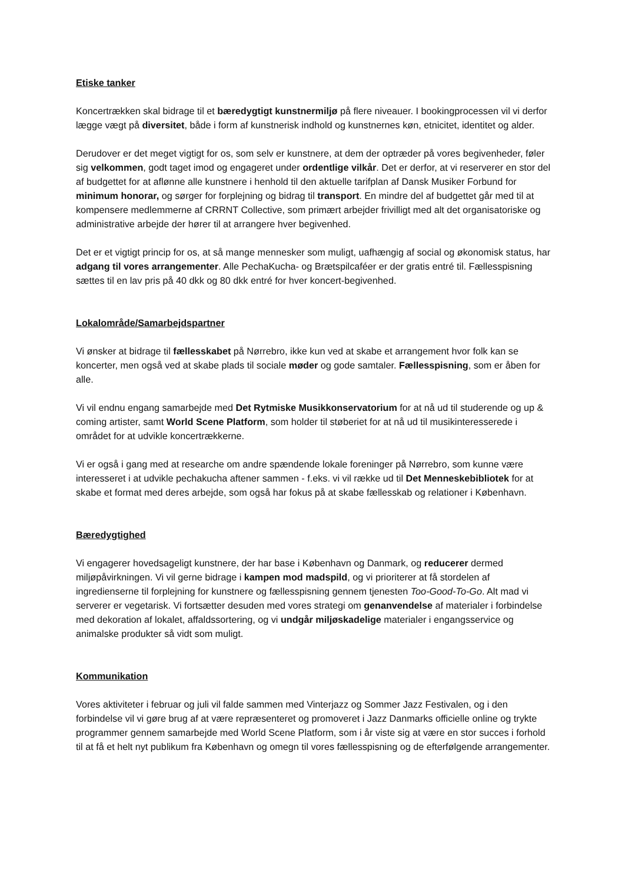Etiske tanker
Koncertrækken skal bidrage til et bæredygtigt kunstnermiljø på flere niveauer. I bookingprocessen vil vi derfor lægge vægt på diversitet, både i form af kunstnerisk indhold og kunstnernes køn, etnicitet, identitet og alder.
Derudover er det meget vigtigt for os, som selv er kunstnere, at dem der optræder på vores begivenheder, føler sig velkommen, godt taget imod og engageret under ordentlige vilkår. Det er derfor, at vi reserverer en stor del af budgettet for at aflønne alle kunstnere i henhold til den aktuelle tarifplan af Dansk Musiker Forbund for minimum honorar, og sørger for forplejning og bidrag til transport. En mindre del af budgettet går med til at kompensere medlemmerne af CRRNT Collective, som primært arbejder frivilligt med alt det organisatoriske og administrative arbejde der hører til at arrangere hver begivenhed.
Det er et vigtigt princip for os, at så mange mennesker som muligt, uafhængig af social og økonomisk status, har adgang til vores arrangementer. Alle PechaKucha- og Brætspilcaféer er der gratis entré til. Fællesspisning sættes til en lav pris på 40 dkk og 80 dkk entré for hver koncert-begivenhed.
Lokalområde/Samarbejdspartner
Vi ønsker at bidrage til fællesskabet på Nørrebro, ikke kun ved at skabe et arrangement hvor folk kan se koncerter, men også ved at skabe plads til sociale møder og gode samtaler. Fællesspisning, som er åben for alle.
Vi vil endnu engang samarbejde med Det Rytmiske Musikkonservatorium for at nå ud til studerende og up & coming artister, samt World Scene Platform, som holder til støberiet for at nå ud til musikinteresserede i området for at udvikle koncertrækkerne.
Vi er også i gang med at researche om andre spændende lokale foreninger på Nørrebro, som kunne være interesseret i at udvikle pechakucha aftener sammen - f.eks. vi vil række ud til Det Menneskebibliotek for at skabe et format med deres arbejde, som også har fokus på at skabe fællesskab og relationer i København.
Bæredygtighed
Vi engagerer hovedsageligt kunstnere, der har base i København og Danmark, og reducerer dermed miljøpåvirkningen. Vi vil gerne bidrage i kampen mod madspild, og vi prioriterer at få stordelen af ingredienserne til forplejning for kunstnere og fællesspisning gennem tjenesten Too-Good-To-Go. Alt mad vi serverer er vegetarisk. Vi fortsætter desuden med vores strategi om genanvendelse af materialer i forbindelse med dekoration af lokalet, affaldssortering, og vi undgår miljøskadelige materialer i engangsservice og animalske produkter så vidt som muligt.
Kommunikation
Vores aktiviteter i februar og juli vil falde sammen med Vinterjazz og Sommer Jazz Festivalen, og i den forbindelse vil vi gøre brug af at være repræsenteret og promoveret i Jazz Danmarks officielle online og trykte programmer gennem samarbejde med World Scene Platform, som i år viste sig at være en stor succes i forhold til at få et helt nyt publikum fra København og omegn til vores fællesspisning og de efterfølgende arrangementer.